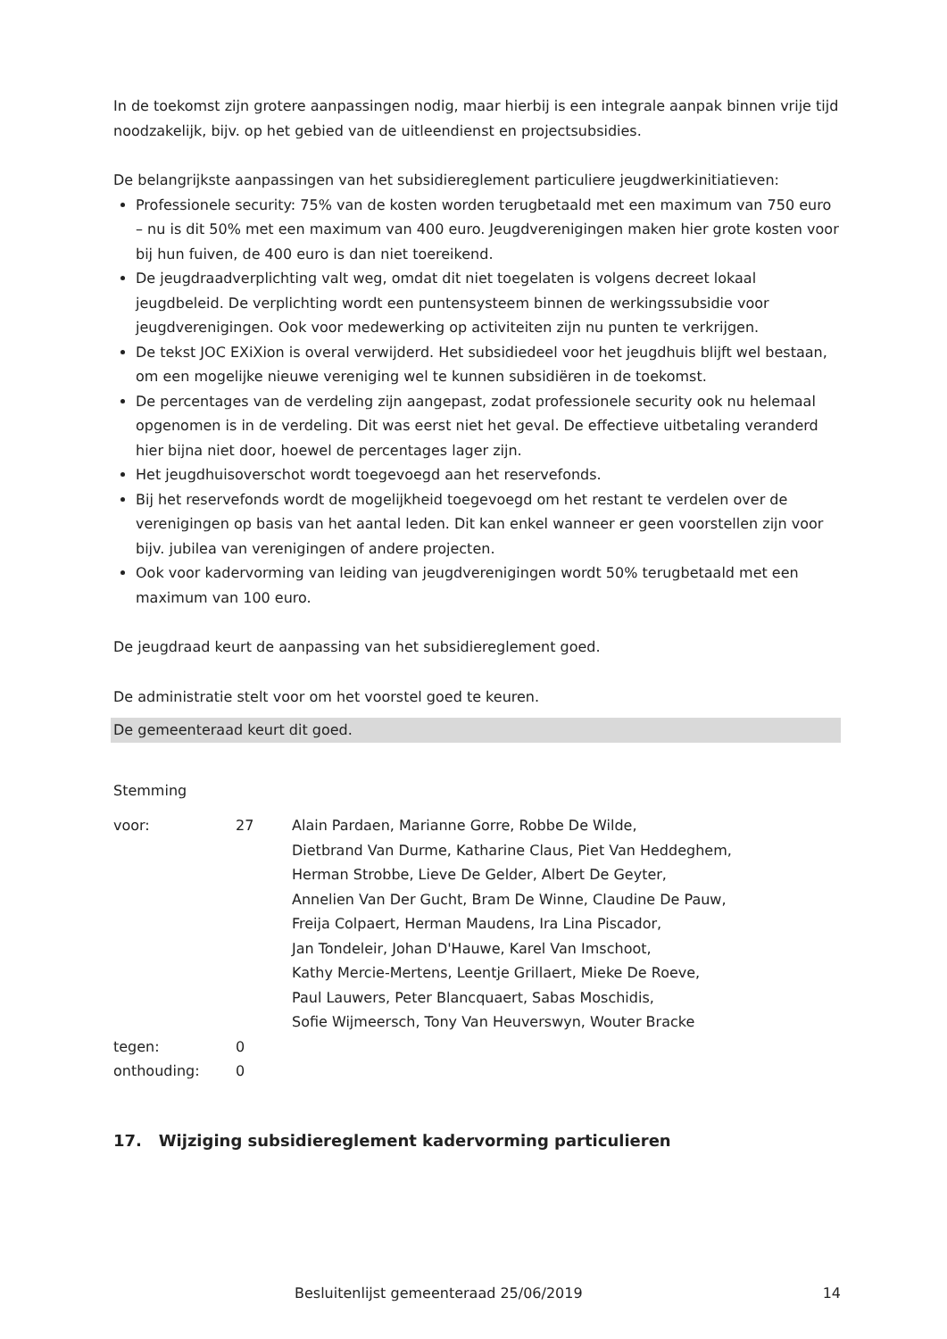In de toekomst zijn grotere aanpassingen nodig, maar hierbij is een integrale aanpak binnen vrije tijd noodzakelijk, bijv. op het gebied van de uitleendienst en projectsubsidies.
De belangrijkste aanpassingen van het subsidiereglement particuliere jeugdwerkinitiatieven:
Professionele security: 75% van de kosten worden terugbetaald met een maximum van 750 euro – nu is dit 50% met een maximum van 400 euro. Jeugdverenigingen maken hier grote kosten voor bij hun fuiven, de 400 euro is dan niet toereikend.
De jeugdraadverplichting valt weg, omdat dit niet toegelaten is volgens decreet lokaal jeugdbeleid. De verplichting wordt een puntensysteem binnen de werkingssubsidie voor jeugdverenigingen. Ook voor medewerking op activiteiten zijn nu punten te verkrijgen.
De tekst JOC EXiXion is overal verwijderd. Het subsidiedeel voor het jeugdhuis blijft wel bestaan, om een mogelijke nieuwe vereniging wel te kunnen subsidiëren in de toekomst.
De percentages van de verdeling zijn aangepast, zodat professionele security ook nu helemaal opgenomen is in de verdeling. Dit was eerst niet het geval. De effectieve uitbetaling veranderd hier bijna niet door, hoewel de percentages lager zijn.
Het jeugdhuisoverschot wordt toegevoegd aan het reservefonds.
Bij het reservefonds wordt de mogelijkheid toegevoegd om het restant te verdelen over de verenigingen op basis van het aantal leden. Dit kan enkel wanneer er geen voorstellen zijn voor bijv. jubilea van verenigingen of andere projecten.
Ook voor kadervorming van leiding van jeugdverenigingen wordt 50% terugbetaald met een maximum van 100 euro.
De jeugdraad keurt de aanpassing van het subsidiereglement goed.
De administratie stelt voor om het voorstel goed te keuren.
De gemeenteraad keurt dit goed.
Stemming
voor: 27 Alain Pardaen, Marianne Gorre, Robbe De Wilde,
Dietbrand Van Durme, Katharine Claus, Piet Van Heddeghem,
Herman Strobbe, Lieve De Gelder, Albert De Geyter,
Annelien Van Der Gucht, Bram De Winne, Claudine De Pauw,
Freija Colpaert, Herman Maudens, Ira Lina Piscador,
Jan Tondeleir, Johan D'Hauwe, Karel Van Imschoot,
Kathy Mercie-Mertens, Leentje Grillaert, Mieke De Roeve,
Paul Lauwers, Peter Blancquaert, Sabas Moschidis,
Sofie Wijmeersch, Tony Van Heuverswyn, Wouter Bracke
tegen: 0
onthouding: 0
17. Wijziging subsidiereglement kadervorming particulieren
Besluitenlijst gemeenteraad 25/06/2019 14